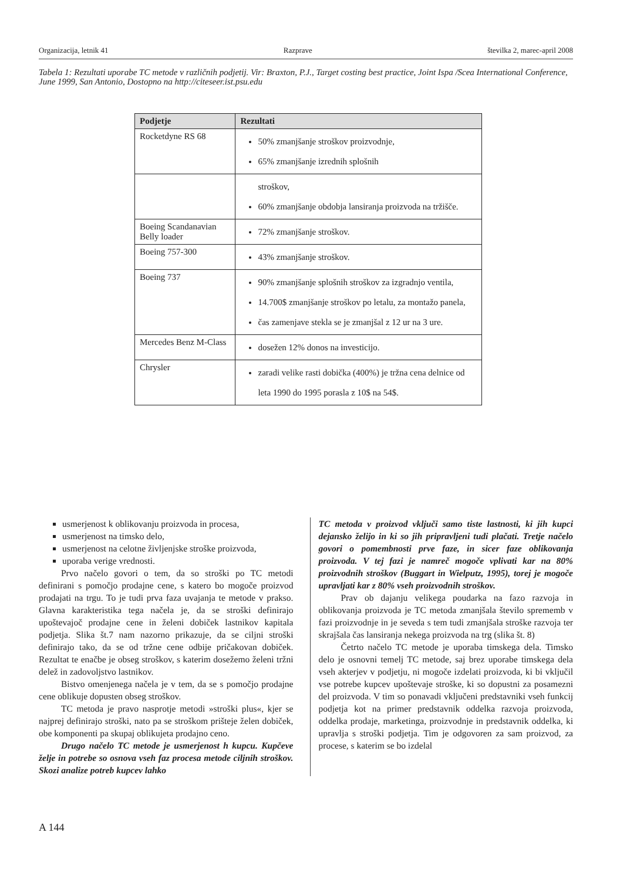Organizacija, letnik 41 Razprave številka 2, marec-april 2008
Tabela 1: Rezultati uporabe TC metode v različnih podjetij. Vir: Braxton, P.J., Target costing best practice, Joint Ispa /Scea International Conference, June 1999, San Antonio, Dostopno na http://citeseer.ist.psu.edu
| Podjetje | Rezultati |
| --- | --- |
| Rocketdyne RS 68 | 50% zmanjšanje stroškov proizvodnje, 65% zmanjšanje izrednih splošnih |
| | stroškov, 60% zmanjšanje obdobja lansiranja proizvoda na tržišče. |
| Boeing Scandanavian Belly loader | 72% zmanjšanje stroškov. |
| Boeing 757-300 | 43% zmanjšanje stroškov. |
| Boeing 737 | 90% zmanjšanje splošnih stroškov za izgradnjo ventila, 14.700$ zmanjšanje stroškov po letalu, za montažo panela, čas zamenjave stekla se je zmanjšal z 12 ur na 3 ure. |
| Mercedes Benz M-Class | dosežen 12% donos na investicijo. |
| Chrysler | zaradi velike rasti dobička (400%) je tržna cena delnice od leta 1990 do 1995 porasla z 10$ na 54$. |
usmerjenost k oblikovanju proizvoda in procesa,
usmerjenost na timsko delo,
usmerjenost na celotne življenjske stroške proizvoda,
uporaba verige vrednosti.
Prvo načelo govori o tem, da so stroški po TC metodi definirani s pomočjo prodajne cene, s katero bo mogoče proizvod prodajati na trgu. To je tudi prva faza uvajanja te metode v prakso. Glavna karakteristika tega načela je, da se stroški definirajo upoštevajoč prodajne cene in želeni dobiček lastnikov kapitala podjetja. Slika št.7 nam nazorno prikazuje, da se ciljni stroški definirajo tako, da se od tržne cene odbije pričakovan dobiček. Rezultat te enačbe je obseg stroškov, s katerim dosežemo želeni tržni delež in zadovoljstvo lastnikov.
Bistvo omenjenega načela je v tem, da se s pomočjo prodajne cene oblikuje dopusten obseg stroškov.
TC metoda je pravo nasprotje metodi »stroški plus«, kjer se najprej definirajo stroški, nato pa se stroškom prišteje želen dobiček, obe komponenti pa skupaj oblikujeta prodajno ceno.
Drugo načelo TC metode je usmerjenost h kupcu. Kupčeve želje in potrebe so osnova vseh faz procesa metode ciljnih stroškov. Skozi analize potreb kupcev lahko
TC metoda v proizvod vključi samo tiste lastnosti, ki jih kupci dejansko želijo in ki so jih pripravljeni tudi plačati. Tretje načelo govori o pomembnosti prve faze, in sicer faze oblikovanja proizvoda. V tej fazi je namreč mogoče vplivati kar na 80% proizvodnih stroškov (Buggart in Wielputz, 1995), torej je mogoče upravljati kar z 80% vseh proizvodnih stroškov.
Prav ob dajanju velikega poudarka na fazo razvoja in oblikovanja proizvoda je TC metoda zmanjšala število sprememb v fazi proizvodnje in je seveda s tem tudi zmanjšala stroške razvoja ter skrajšala čas lansiranja nekega proizvoda na trg (slika št. 8)
Četrto načelo TC metode je uporaba timskega dela. Timsko delo je osnovni temelj TC metode, saj brez uporabe timskega dela vseh akterjev v podjetju, ni mogoče izdelati proizvoda, ki bi vključil vse potrebe kupcev upoštevaje stroške, ki so dopustni za posamezni del proizvoda. V tim so ponavadi vključeni predstavniki vseh funkcij podjetja kot na primer predstavnik oddelka razvoja proizvoda, oddelka prodaje, marketinga, proizvodnje in predstavnik oddelka, ki upravlja s stroški podjetja. Tim je odgovoren za sam proizvod, za procese, s katerim se bo izdelal
A 144